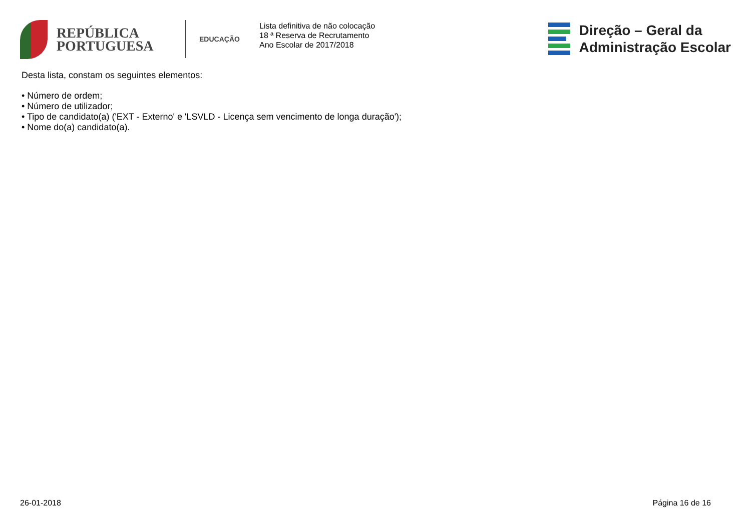REPÚBLICA
PORTUGUESA
EDUCAÇÃO
Lista definitiva de não colocação
18 ª Reserva de Recrutamento
Ano Escolar de 2017/2018
Direção – Geral da
Administração Escolar
Desta lista, constam os seguintes elementos:
• Número de ordem;
• Número de utilizador;
• Tipo de candidato(a) ('EXT - Externo' e 'LSVLD - Licença sem vencimento de longa duração');
• Nome do(a) candidato(a).
26-01-2018 Página 16 de 16